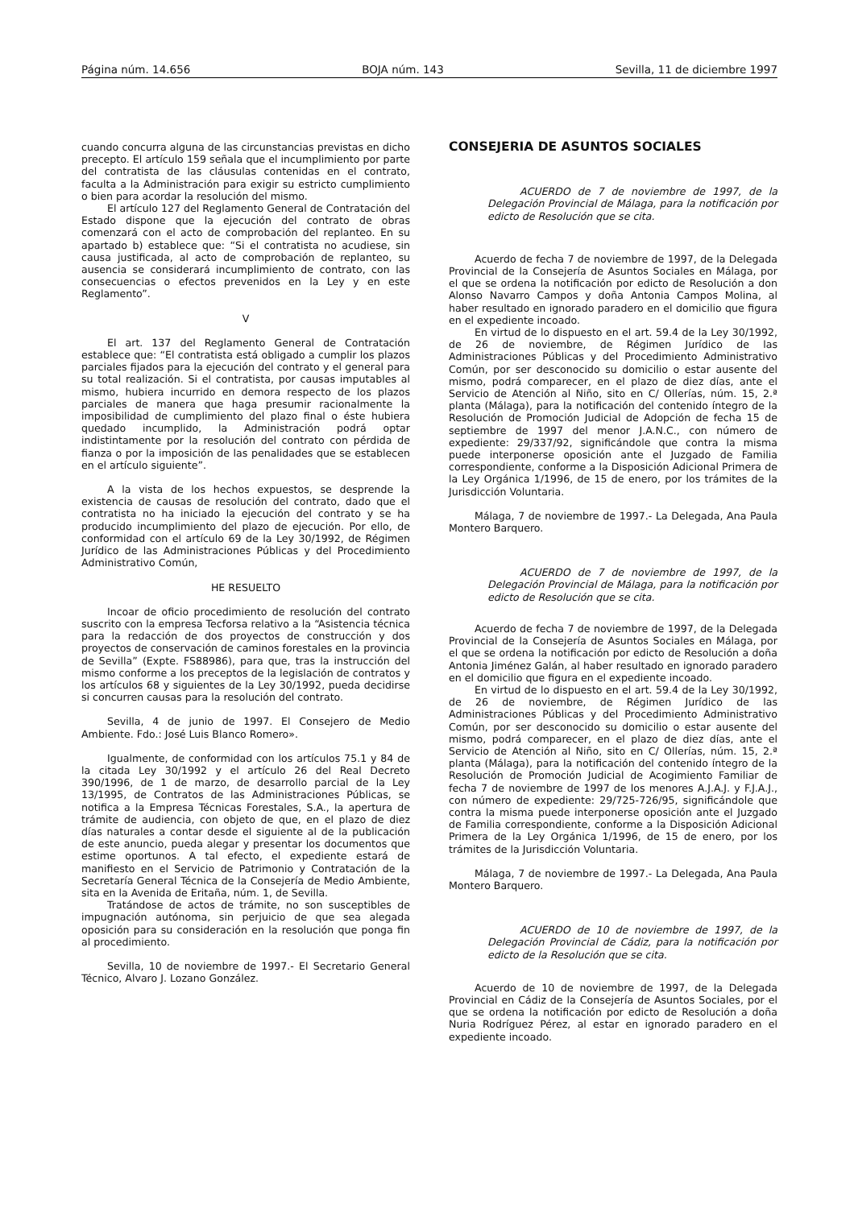Página núm. 14.656 BOJA núm. 143 Sevilla, 11 de diciembre 1997
cuando concurra alguna de las circunstancias previstas en dicho precepto. El artículo 159 señala que el incumplimiento por parte del contratista de las cláusulas contenidas en el contrato, faculta a la Administración para exigir su estricto cumplimiento o bien para acordar la resolución del mismo.
El artículo 127 del Reglamento General de Contratación del Estado dispone que la ejecución del contrato de obras comenzará con el acto de comprobación del replanteo. En su apartado b) establece que: “Si el contratista no acudiese, sin causa justificada, al acto de comprobación de replanteo, su ausencia se considerará incumplimiento de contrato, con las consecuencias o efectos prevenidos en la Ley y en este Reglamento”.
V
El art. 137 del Reglamento General de Contratación establece que: “El contratista está obligado a cumplir los plazos parciales fijados para la ejecución del contrato y el general para su total realización. Si el contratista, por causas imputables al mismo, hubiera incurrido en demora respecto de los plazos parciales de manera que haga presumir racionalmente la imposibilidad de cumplimiento del plazo final o éste hubiera quedado incumplido, la Administración podrá optar indistintamente por la resolución del contrato con pérdida de fianza o por la imposición de las penalidades que se establecen en el artículo siguiente”.
A la vista de los hechos expuestos, se desprende la existencia de causas de resolución del contrato, dado que el contratista no ha iniciado la ejecución del contrato y se ha producido incumplimiento del plazo de ejecución. Por ello, de conformidad con el artículo 69 de la Ley 30/1992, de Régimen Jurídico de las Administraciones Públicas y del Procedimiento Administrativo Común,
HE RESUELTO
Incoar de oficio procedimiento de resolución del contrato suscrito con la empresa Tecforsa relativo a la “Asistencia técnica para la redacción de dos proyectos de construcción y dos proyectos de conservación de caminos forestales en la provincia de Sevilla” (Expte. FS88986), para que, tras la instrucción del mismo conforme a los preceptos de la legislación de contratos y los artículos 68 y siguientes de la Ley 30/1992, pueda decidirse si concurren causas para la resolución del contrato.
Sevilla, 4 de junio de 1997. El Consejero de Medio Ambiente. Fdo.: José Luis Blanco Romero».
Igualmente, de conformidad con los artículos 75.1 y 84 de la citada Ley 30/1992 y el artículo 26 del Real Decreto 390/1996, de 1 de marzo, de desarrollo parcial de la Ley 13/1995, de Contratos de las Administraciones Públicas, se notifica a la Empresa Técnicas Forestales, S.A., la apertura de trámite de audiencia, con objeto de que, en el plazo de diez días naturales a contar desde el siguiente al de la publicación de este anuncio, pueda alegar y presentar los documentos que estime oportunos. A tal efecto, el expediente estará de manifiesto en el Servicio de Patrimonio y Contratación de la Secretaría General Técnica de la Consejería de Medio Ambiente, sita en la Avenida de Eritaña, núm. 1, de Sevilla.
Tratándose de actos de trámite, no son susceptibles de impugnación autónoma, sin perjuicio de que sea alegada oposición para su consideración en la resolución que ponga fin al procedimiento.
Sevilla, 10 de noviembre de 1997.- El Secretario General Técnico, Alvaro J. Lozano González.
CONSEJERIA DE ASUNTOS SOCIALES
ACUERDO de 7 de noviembre de 1997, de la Delegación Provincial de Málaga, para la notificación por edicto de Resolución que se cita.
Acuerdo de fecha 7 de noviembre de 1997, de la Delegada Provincial de la Consejería de Asuntos Sociales en Málaga, por el que se ordena la notificación por edicto de Resolución a don Alonso Navarro Campos y doña Antonia Campos Molina, al haber resultado en ignorado paradero en el domicilio que figura en el expediente incoado.
En virtud de lo dispuesto en el art. 59.4 de la Ley 30/1992, de 26 de noviembre, de Régimen Jurídico de las Administraciones Públicas y del Procedimiento Administrativo Común, por ser desconocido su domicilio o estar ausente del mismo, podrá comparecer, en el plazo de diez días, ante el Servicio de Atención al Niño, sito en C/ Ollerías, núm. 15, 2.ª planta (Málaga), para la notificación del contenido íntegro de la Resolución de Promoción Judicial de Adopción de fecha 15 de septiembre de 1997 del menor J.A.N.C., con número de expediente: 29/337/92, significándole que contra la misma puede interponerse oposición ante el Juzgado de Familia correspondiente, conforme a la Disposición Adicional Primera de la Ley Orgánica 1/1996, de 15 de enero, por los trámites de la Jurisdicción Voluntaria.
Málaga, 7 de noviembre de 1997.- La Delegada, Ana Paula Montero Barquero.
ACUERDO de 7 de noviembre de 1997, de la Delegación Provincial de Málaga, para la notificación por edicto de Resolución que se cita.
Acuerdo de fecha 7 de noviembre de 1997, de la Delegada Provincial de la Consejería de Asuntos Sociales en Málaga, por el que se ordena la notificación por edicto de Resolución a doña Antonia Jiménez Galán, al haber resultado en ignorado paradero en el domicilio que figura en el expediente incoado.
En virtud de lo dispuesto en el art. 59.4 de la Ley 30/1992, de 26 de noviembre, de Régimen Jurídico de las Administraciones Públicas y del Procedimiento Administrativo Común, por ser desconocido su domicilio o estar ausente del mismo, podrá comparecer, en el plazo de diez días, ante el Servicio de Atención al Niño, sito en C/ Ollerías, núm. 15, 2.ª planta (Málaga), para la notificación del contenido íntegro de la Resolución de Promoción Judicial de Acogimiento Familiar de fecha 7 de noviembre de 1997 de los menores A.J.A.J. y F.J.A.J., con número de expediente: 29/725-726/95, significándole que contra la misma puede interponerse oposición ante el Juzgado de Familia correspondiente, conforme a la Disposición Adicional Primera de la Ley Orgánica 1/1996, de 15 de enero, por los trámites de la Jurisdicción Voluntaria.
Málaga, 7 de noviembre de 1997.- La Delegada, Ana Paula Montero Barquero.
ACUERDO de 10 de noviembre de 1997, de la Delegación Provincial de Cádiz, para la notificación por edicto de la Resolución que se cita.
Acuerdo de 10 de noviembre de 1997, de la Delegada Provincial en Cádiz de la Consejería de Asuntos Sociales, por el que se ordena la notificación por edicto de Resolución a doña Nuria Rodríguez Pérez, al estar en ignorado paradero en el expediente incoado.